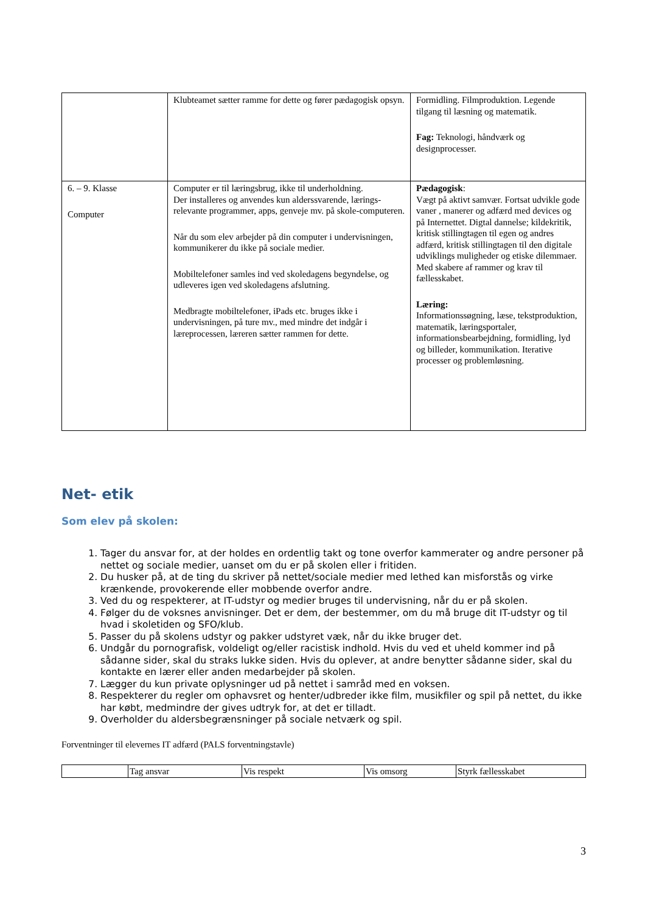| | Klubteamet sætter ramme for dette og fører pædagogisk opsyn. | Formidling. Filmproduktion. Legende tilgang til læsning og matematik. Fag: Teknologi, håndværk og designprocesser. |
| 6. – 9. Klasse Computer | Computer er til læringsbrug, ikke til underholdning. Der installeres og anvendes kun alderssvarende, lærings-relevante programmer, apps, genveje mv. på skole-computeren. Når du som elev arbejder på din computer i undervisningen, kommunikerer du ikke på sociale medier. Mobiltelefoner samles ind ved skoledagens begyndelse, og udleveres igen ved skoledagens afslutning. Medbragte mobiltelefoner, iPads etc. bruges ikke i undervisningen, på ture mv., med mindre det indgår i læreprocessen, læreren sætter rammen for dette. | Pædagogisk : Vægt på aktivt samvær. Fortsat udvikle gode vaner , manerer og adfærd med devices og på Internettet. Digtal dannelse; kildekritik, kritisk stillingtagen til egen og andres adfærd, kritisk stillingtagen til den digitale udviklings muligheder og etiske dilemmaer. Med skabere af rammer og krav til fællesskabet. Læring: Informationssøgning, læse, tekstproduktion, matematik, læringsportaler, informationsbearbejdning, formidling, lyd og billeder, kommunikation. Iterative processer og problemløsning. |
Net- etik
Som elev på skolen:
1. Tager du ansvar for, at der holdes en ordentlig takt og tone overfor kammerater og andre personer på nettet og sociale medier, uanset om du er på skolen eller i fritiden.
2. Du husker på, at de ting du skriver på nettet/sociale medier med lethed kan misforstås og virke krænkende, provokerende eller mobbende overfor andre.
3. Ved du og respekterer, at IT-udstyr og medier bruges til undervisning, når du er på skolen.
4. Følger du de voksnes anvisninger. Det er dem, der bestemmer, om du må bruge dit IT-udstyr og til hvad i skoletiden og SFO/klub.
5. Passer du på skolens udstyr og pakker udstyret væk, når du ikke bruger det.
6. Undgår du pornografisk, voldeligt og/eller racistisk indhold. Hvis du ved et uheld kommer ind på sådanne sider, skal du straks lukke siden. Hvis du oplever, at andre benytter sådanne sider, skal du kontakte en lærer eller anden medarbejder på skolen.
7. Lægger du kun private oplysninger ud på nettet i samråd med en voksen.
8. Respekterer du regler om ophavsret og henter/udbreder ikke film, musikfiler og spil på nettet, du ikke har købt, medmindre der gives udtryk for, at det er tilladt.
9. Overholder du aldersbegrænsninger på sociale netværk og spil.
Forventninger til elevernes IT adfærd (PALS forventningstavle)
| | Tag ansvar | Vis respekt | Vis omsorg | Styrk fællesskabet |
3